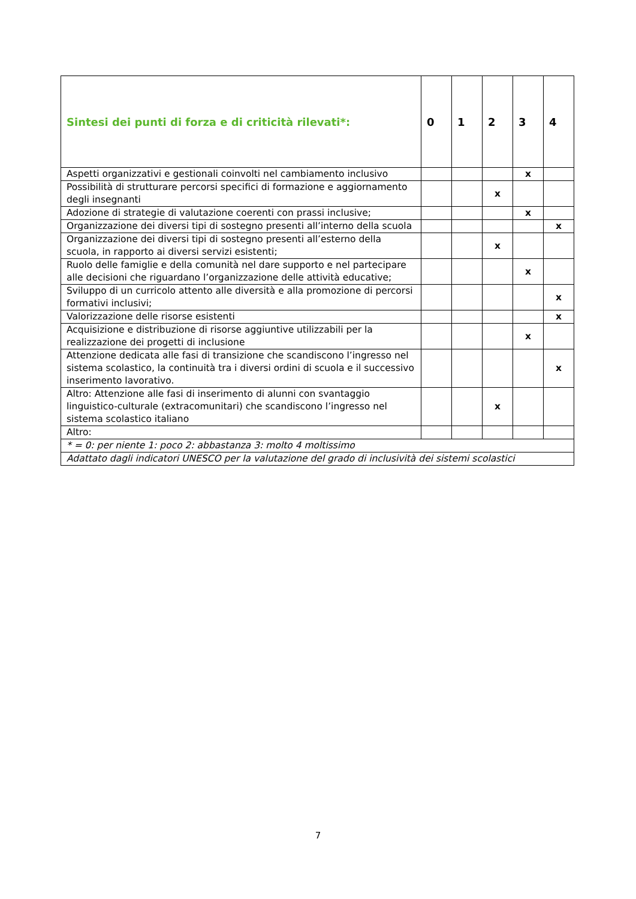| Sintesi dei punti di forza e di criticità rilevati*: | 0 | 1 | 2 | 3 | 4 |
| --- | --- | --- | --- | --- | --- |
| Aspetti organizzativi e gestionali coinvolti nel cambiamento inclusivo | | | | x | |
| Possibilità di strutturare percorsi specifici di formazione e aggiornamento degli insegnanti | | | x | | |
| Adozione di strategie di valutazione coerenti con prassi inclusive; | | | | x | |
| Organizzazione dei diversi tipi di sostegno presenti all’interno della scuola | | | | | x |
| Organizzazione dei diversi tipi di sostegno presenti all’esterno della scuola, in rapporto ai diversi servizi esistenti; | | | x | | |
| Ruolo delle famiglie e della comunità nel dare supporto e nel partecipare alle decisioni che riguardano l’organizzazione delle attività educative; | | | | x | |
| Sviluppo di un curricolo attento alle diversità e alla promozione di percorsi formativi inclusivi; | | | | | x |
| Valorizzazione delle risorse esistenti | | | | | x |
| Acquisizione e distribuzione di risorse aggiuntive utilizzabili per la realizzazione dei progetti di inclusione | | | | x | |
| Attenzione dedicata alle fasi di transizione che scandiscono l’ingresso nel sistema scolastico, la continuità tra i diversi ordini di scuola e il successivo inserimento lavorativo. | | | | | x |
| Altro: Attenzione alle fasi di inserimento di alunni con svantaggio linguistico-culturale (extracomunitari) che scandiscono l’ingresso nel sistema scolastico italiano | | | x | | |
| Altro: | | | | | |
| * = 0: per niente 1: poco 2: abbastanza 3: molto 4 moltissimo | | | | | |
| Adattato dagli indicatori UNESCO per la valutazione del grado di inclusività dei sistemi scolastici | | | | | |
7